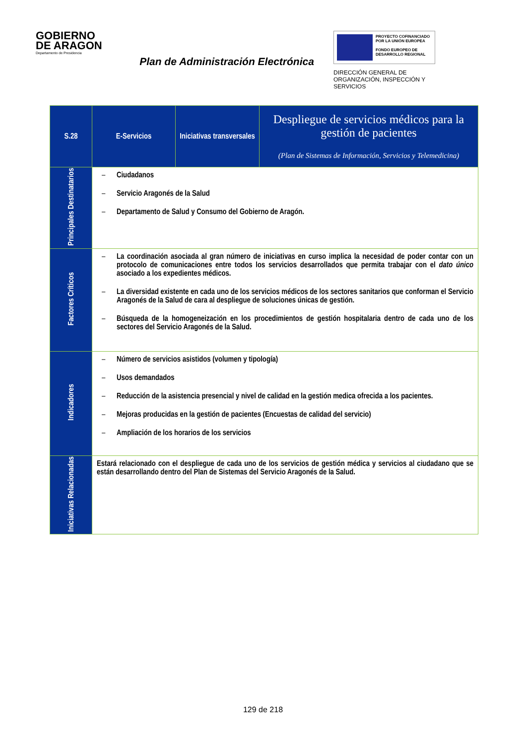GOBIERNO
DE ARAGON
Departamento de Presidencia
Plan de Administración Electrónica
PROYECTO COFINANCIADO POR LA UNIÓN EUROPEA
FONDO EUROPEO DE DESARROLLO REGIONAL
DIRECCIÓN GENERAL DE ORGANIZACIÓN, INSPECCIÓN Y SERVICIOS
| S.28 | E-Servicios | Iniciativas transversales | Despliegue de servicios médicos para la gestión de pacientes (Plan de Sistemas de Información, Servicios y Telemedicina) |
| Principales Destinatarios | – Ciudadanos – Servicio Aragonés de la Salud – Departamento de Salud y Consumo del Gobierno de Aragón. | | |
| Factores Críticos | – La coordinación asociada al gran número de iniciativas en curso implica la necesidad de poder contar con un protocolo de comunicaciones entre todos los servicios desarrollados que permita trabajar con el dato único asociado a los expedientes médicos. – La diversidad existente en cada uno de los servicios médicos de los sectores sanitarios que conforman el Servicio Aragonés de la Salud de cara al despliegue de soluciones únicas de gestión. – Búsqueda de la homogeneización en los procedimientos de gestión hospitalaria dentro de cada uno de los sectores del Servicio Aragonés de la Salud. | | |
| Indicadores | – Número de servicios asistidos (volumen y tipología) – Usos demandados – Reducción de la asistencia presencial y nivel de calidad en la gestión medica ofrecida a los pacientes. – Mejoras producidas en la gestión de pacientes (Encuestas de calidad del servicio) – Ampliación de los horarios de los servicios | | |
| Iniciativas Relacionadas | Estará relacionado con el despliegue de cada uno de los servicios de gestión médica y servicios al ciudadano que se están desarrollando dentro del Plan de Sistemas del Servicio Aragonés de la Salud. | | |
129 de 218